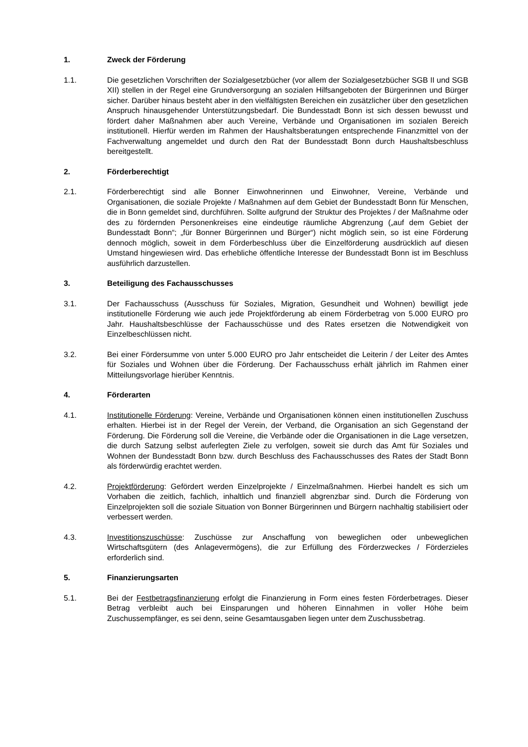1. Zweck der Förderung
1.1. Die gesetzlichen Vorschriften der Sozialgesetzbücher (vor allem der Sozialgesetzbücher SGB II und SGB XII) stellen in der Regel eine Grundversorgung an sozialen Hilfsangeboten der Bürgerinnen und Bürger sicher. Darüber hinaus besteht aber in den vielfältigsten Bereichen ein zusätzlicher über den gesetzlichen Anspruch hinausgehender Unterstützungsbedarf. Die Bundesstadt Bonn ist sich dessen bewusst und fördert daher Maßnahmen aber auch Vereine, Verbände und Organisationen im sozialen Bereich institutionell. Hierfür werden im Rahmen der Haushaltsberatungen entsprechende Finanzmittel von der Fachverwaltung angemeldet und durch den Rat der Bundesstadt Bonn durch Haushaltsbeschluss bereitgestellt.
2. Förderberechtigt
2.1. Förderberechtigt sind alle Bonner Einwohnerinnen und Einwohner, Vereine, Verbände und Organisationen, die soziale Projekte / Maßnahmen auf dem Gebiet der Bundesstadt Bonn für Menschen, die in Bonn gemeldet sind, durchführen. Sollte aufgrund der Struktur des Projektes / der Maßnahme oder des zu fördernden Personenkreises eine eindeutige räumliche Abgrenzung („auf dem Gebiet der Bundesstadt Bonn“; „für Bonner Bürgerinnen und Bürger“) nicht möglich sein, so ist eine Förderung dennoch möglich, soweit in dem Förderbeschluss über die Einzelförderung ausdrücklich auf diesen Umstand hingewiesen wird. Das erhebliche öffentliche Interesse der Bundesstadt Bonn ist im Beschluss ausführlich darzustellen.
3. Beteiligung des Fachausschusses
3.1. Der Fachausschuss (Ausschuss für Soziales, Migration, Gesundheit und Wohnen) bewilligt jede institutionelle Förderung wie auch jede Projektförderung ab einem Förderbetrag von 5.000 EURO pro Jahr. Haushaltsbeschlüsse der Fachausschüsse und des Rates ersetzen die Notwendigkeit von Einzelbeschlüssen nicht.
3.2. Bei einer Fördersumme von unter 5.000 EURO pro Jahr entscheidet die Leiterin / der Leiter des Amtes für Soziales und Wohnen über die Förderung. Der Fachausschuss erhält jährlich im Rahmen einer Mitteilungsvorlage hierüber Kenntnis.
4. Förderarten
4.1. Institutionelle Förderung: Vereine, Verbände und Organisationen können einen institutionellen Zuschuss erhalten. Hierbei ist in der Regel der Verein, der Verband, die Organisation an sich Gegenstand der Förderung. Die Förderung soll die Vereine, die Verbände oder die Organisationen in die Lage versetzen, die durch Satzung selbst auferlegten Ziele zu verfolgen, soweit sie durch das Amt für Soziales und Wohnen der Bundesstadt Bonn bzw. durch Beschluss des Fachausschusses des Rates der Stadt Bonn als förderwürdig erachtet werden.
4.2. Projektförderung: Gefördert werden Einzelprojekte / Einzelmaßnahmen. Hierbei handelt es sich um Vorhaben die zeitlich, fachlich, inhaltlich und finanziell abgrenzbar sind. Durch die Förderung von Einzelprojekten soll die soziale Situation von Bonner Bürgerinnen und Bürgern nachhaltig stabilisiert oder verbessert werden.
4.3. Investitionszuschüsse: Zuschüsse zur Anschaffung von beweglichen oder unbeweglichen Wirtschaftsgütern (des Anlagevermögens), die zur Erfüllung des Förderzweckes / Förderzieles erforderlich sind.
5. Finanzierungsarten
5.1. Bei der Festbetragsfinanzierung erfolgt die Finanzierung in Form eines festen Förderbetrages. Dieser Betrag verbleibt auch bei Einsparungen und höheren Einnahmen in voller Höhe beim Zuschussempfänger, es sei denn, seine Gesamtausgaben liegen unter dem Zuschussbetrag.